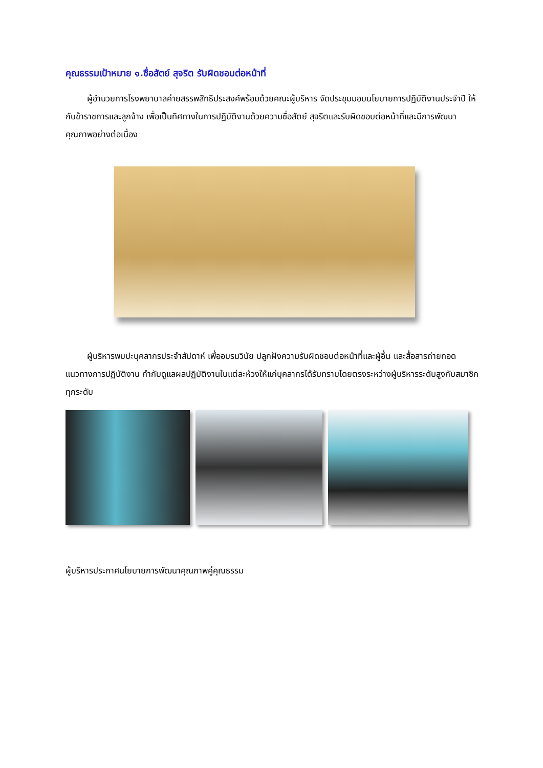คุณธรรมเป้าหมาย ๑.ซื่อสัตย์ สุจริต รับผิดชอบต่อหน้าที่
ผู้อำนวยการโรงพยาบาลค่ายสรรพสิทธิประสงค์พร้อมด้วยคณะผู้บริหาร จัดประชุมมอบนโยบายการปฏิบัติงานประจำปี ให้กับข้าราชการและลูกจ้าง เพื่อเป็นทิศทางในการปฏิบัติงานด้วยความซื่อสัตย์ สุจริตและรับผิดชอบต่อหน้าที่และมีการพัฒนาคุณภาพอย่างต่อเนื่อง
ผู้บริหารพบปะบุคลากรประจำสัปดาห์ เพื่ออบรมวินัย ปลูกฝังความรับผิดชอบต่อหน้าที่และผู้อื่น และสื่อสารถ่ายทอดแนวทางการปฏิบัติงาน กำกับดูแลผลปฏิบัติงานในแต่ละห้วงให้แก่บุคลากรได้รับทราบโดยตรงระหว่างผู้บริหารระดับสูงกับสมาชิกทุกระดับ
ผู้บริหารประกาศนโยบายการพัฒนาคุณภาพคู่คุณธรรม